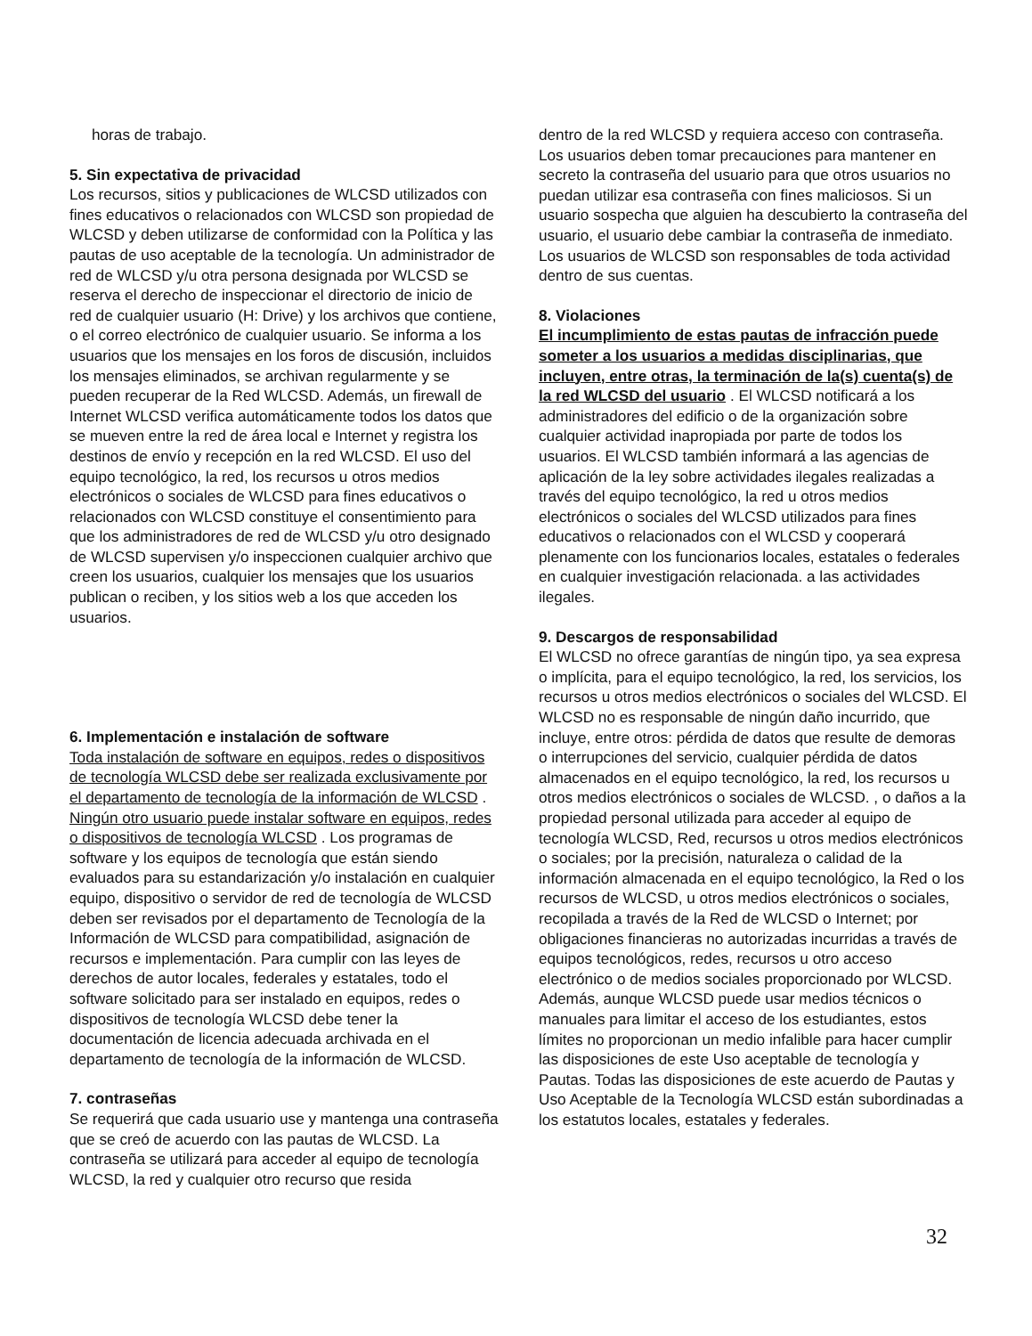horas de trabajo.
5. Sin expectativa de privacidad
Los recursos, sitios y publicaciones de WLCSD utilizados con fines educativos o relacionados con WLCSD son propiedad de WLCSD y deben utilizarse de conformidad con la Política y las pautas de uso aceptable de la tecnología. Un administrador de red de WLCSD y/u otra persona designada por WLCSD se reserva el derecho de inspeccionar el directorio de inicio de red de cualquier usuario (H: Drive) y los archivos que contiene, o el correo electrónico de cualquier usuario. Se informa a los usuarios que los mensajes en los foros de discusión, incluidos los mensajes eliminados, se archivan regularmente y se pueden recuperar de la Red WLCSD. Además, un firewall de Internet WLCSD verifica automáticamente todos los datos que se mueven entre la red de área local e Internet y registra los destinos de envío y recepción en la red WLCSD. El uso del equipo tecnológico, la red, los recursos u otros medios electrónicos o sociales de WLCSD para fines educativos o relacionados con WLCSD constituye el consentimiento para que los administradores de red de WLCSD y/u otro designado de WLCSD supervisen y/o inspeccionen cualquier archivo que creen los usuarios, cualquier los mensajes que los usuarios publican o reciben, y los sitios web a los que acceden los usuarios.
6. Implementación e instalación de software
Toda instalación de software en equipos, redes o dispositivos de tecnología WLCSD debe ser realizada exclusivamente por el departamento de tecnología de la información de WLCSD . Ningún otro usuario puede instalar software en equipos, redes o dispositivos de tecnología WLCSD . Los programas de software y los equipos de tecnología que están siendo evaluados para su estandarización y/o instalación en cualquier equipo, dispositivo o servidor de red de tecnología de WLCSD deben ser revisados por el departamento de Tecnología de la Información de WLCSD para compatibilidad, asignación de recursos e implementación. Para cumplir con las leyes de derechos de autor locales, federales y estatales, todo el software solicitado para ser instalado en equipos, redes o dispositivos de tecnología WLCSD debe tener la documentación de licencia adecuada archivada en el departamento de tecnología de la información de WLCSD.
7. contraseñas
Se requerirá que cada usuario use y mantenga una contraseña que se creó de acuerdo con las pautas de WLCSD. La contraseña se utilizará para acceder al equipo de tecnología WLCSD, la red y cualquier otro recurso que resida
dentro de la red WLCSD y requiera acceso con contraseña. Los usuarios deben tomar precauciones para mantener en secreto la contraseña del usuario para que otros usuarios no puedan utilizar esa contraseña con fines maliciosos. Si un usuario sospecha que alguien ha descubierto la contraseña del usuario, el usuario debe cambiar la contraseña de inmediato. Los usuarios de WLCSD son responsables de toda actividad dentro de sus cuentas.
8. Violaciones
El incumplimiento de estas pautas de infracción puede someter a los usuarios a medidas disciplinarias, que incluyen, entre otras, la terminación de la(s) cuenta(s) de la red WLCSD del usuario . El WLCSD notificará a los administradores del edificio o de la organización sobre cualquier actividad inapropiada por parte de todos los usuarios. El WLCSD también informará a las agencias de aplicación de la ley sobre actividades ilegales realizadas a través del equipo tecnológico, la red u otros medios electrónicos o sociales del WLCSD utilizados para fines educativos o relacionados con el WLCSD y cooperará plenamente con los funcionarios locales, estatales o federales en cualquier investigación relacionada. a las actividades ilegales.
9. Descargos de responsabilidad
El WLCSD no ofrece garantías de ningún tipo, ya sea expresa o implícita, para el equipo tecnológico, la red, los servicios, los recursos u otros medios electrónicos o sociales del WLCSD. El WLCSD no es responsable de ningún daño incurrido, que incluye, entre otros: pérdida de datos que resulte de demoras o interrupciones del servicio, cualquier pérdida de datos almacenados en el equipo tecnológico, la red, los recursos u otros medios electrónicos o sociales de WLCSD. , o daños a la propiedad personal utilizada para acceder al equipo de tecnología WLCSD, Red, recursos u otros medios electrónicos o sociales; por la precisión, naturaleza o calidad de la información almacenada en el equipo tecnológico, la Red o los recursos de WLCSD, u otros medios electrónicos o sociales, recopilada a través de la Red de WLCSD o Internet; por obligaciones financieras no autorizadas incurridas a través de equipos tecnológicos, redes, recursos u otro acceso electrónico o de medios sociales proporcionado por WLCSD. Además, aunque WLCSD puede usar medios técnicos o manuales para limitar el acceso de los estudiantes, estos límites no proporcionan un medio infalible para hacer cumplir las disposiciones de este Uso aceptable de tecnología y Pautas. Todas las disposiciones de este acuerdo de Pautas y Uso Aceptable de la Tecnología WLCSD están subordinadas a los estatutos locales, estatales y federales.
32